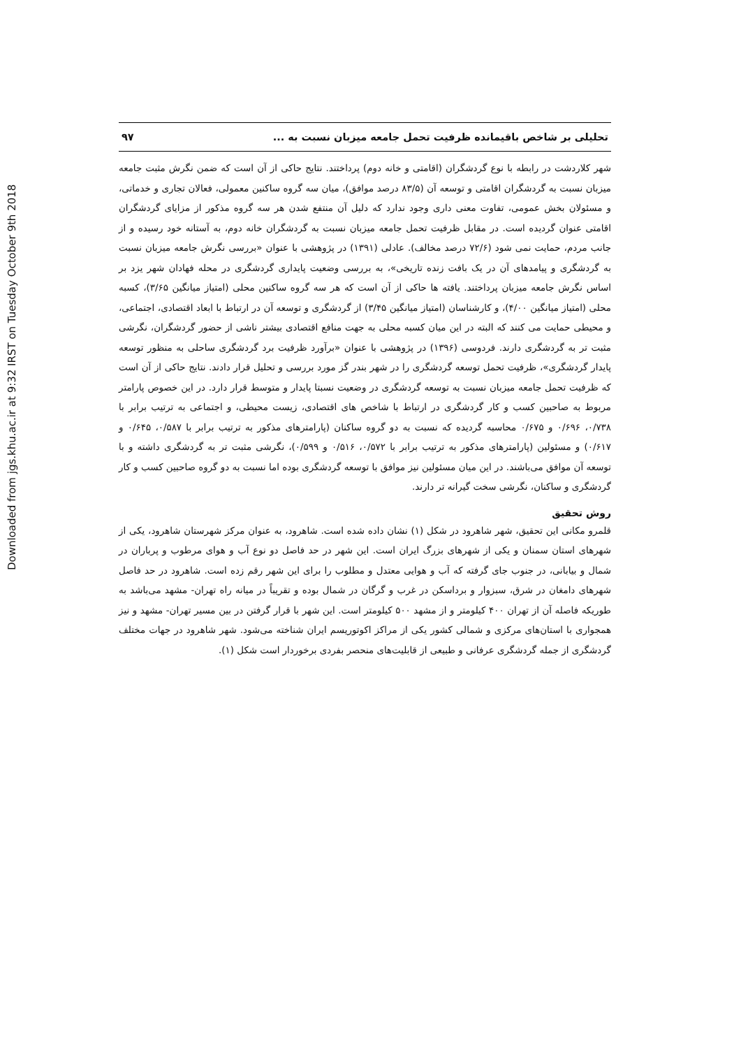Downloaded from jgs.khu.ac.ir at 9:32 IRST on Tuesday October 9th 2018
تحلیلی بر شاخص باقیمانده ظرفیت تحمل جامعه میزبان نسبت به ... ۹۷
شهر کلاردشت در رابطه با نوع گردشگران (اقامتی و خانه دوم) پرداختند. نتایج حاکی از آن است که ضمن نگرش مثبت جامعه میزبان نسبت به گردشگران اقامتی و توسعه آن (۸۳/۵ درصد موافق)، میان سه گروه ساکنین معمولی، فعالان تجاری و خدماتی، و مسئولان بخش عمومی، تفاوت معنی داری وجود ندارد که دلیل آن منتفع شدن هر سه گروه مذکور از مزایای گردشگران اقامتی عنوان گردیده است. در مقابل ظرفیت تحمل جامعه میزبان نسبت به گردشگران خانه دوم، به آستانه خود رسیده و از جانب مردم، حمایت نمی شود (۷۲/۶ درصد مخالف). عادلی (۱۳۹۱) در پژوهشی با عنوان «بررسی نگرش جامعه میزبان نسبت به گردشگری و پیامدهای آن در یک بافت زنده تاریخی»، به بررسی وضعیت پایداری گردشگری در محله فهادان شهر یزد بر اساس نگرش جامعه میزبان پرداختند. یافته ها حاکی از آن است که هر سه گروه ساکنین محلی (امتیاز میانگین ۳/۶۵)، کسبه محلی (امتیاز میانگین ۴/۰۰)، و کارشناسان (امتیاز میانگین ۳/۴۵) از گردشگری و توسعه آن در ارتباط با ابعاد اقتصادی، اجتماعی، و محیطی حمایت می کنند که البته در این میان کسبه محلی به جهت منافع اقتصادی بیشتر ناشی از حضور گردشگران، نگرشی مثبت تر به گردشگری دارند. فردوسی (۱۳۹۶) در پژوهشی با عنوان «برآورد ظرفیت برد گردشگری ساحلی به منظور توسعه پایدار گردشگری»، ظرفیت تحمل توسعه گردشگری را در شهر بندر گز مورد بررسی و تحلیل قرار دادند. نتایج حاکی از آن است که ظرفیت تحمل جامعه میزبان نسبت به توسعه گردشگری در وضعیت نسبتا پایدار و متوسط قرار دارد. در این خصوص پارامتر مربوط به صاحبین کسب و کار گردشگری در ارتباط با شاخص های اقتصادی، زیست محیطی، و اجتماعی به ترتیب برابر با ۰/۷۳۸، ۰/۶۹۶ و ۰/۶۷۵ محاسبه گردیده که نسبت به دو گروه ساکنان (پارامترهای مذکور به ترتیب برابر با ۰/۵۸۷، ۰/۶۴۵ و ۰/۶۱۷) و مسئولین (پارامترهای مذکور به ترتیب برابر با ۰/۵۷۲، ۰/۵۱۶ و ۰/۵۹۹)، نگرشی مثبت تر به گردشگری داشته و با توسعه آن موافق می‌باشند. در این میان مسئولین نیز موافق با توسعه گردشگری بوده اما نسبت به دو گروه صاحبین کسب و کار گردشگری و ساکنان، نگرشی سخت گیرانه تر دارند.
روش تحقیق
قلمرو مکانی این تحقیق، شهر شاهرود در شکل (۱) نشان داده شده است. شاهرود، به عنوان مرکز شهرستان شاهرود، یکی از شهرهای استان سمنان و یکی از شهرهای بزرگ ایران است. این شهر در حد فاصل دو نوع آب و هوای مرطوب و پرباران در شمال و بیابانی، در جنوب جای گرفته که آب و هوایی معتدل و مطلوب را برای این شهر رقم زده است. شاهرود در حد فاصل شهرهای دامغان در شرق، سبزوار و برداسکن در غرب و گرگان در شمال بوده و تقریباً در میانه راه تهران- مشهد می‌باشد به طوریکه فاصله آن از تهران ۴۰۰ کیلومتر و از مشهد ۵۰۰ کیلومتر است. این شهر با قرار گرفتن در بین مسیر تهران- مشهد و نیز همجواری با استان‌های مرکزی و شمالی کشور یکی از مراکز اکوتوریسم ایران شناخته می‌شود. شهر شاهرود در جهات مختلف گردشگری از جمله گردشگری عرفانی و طبیعی از قابلیت‌های منحصر بفردی برخوردار است شکل (۱).